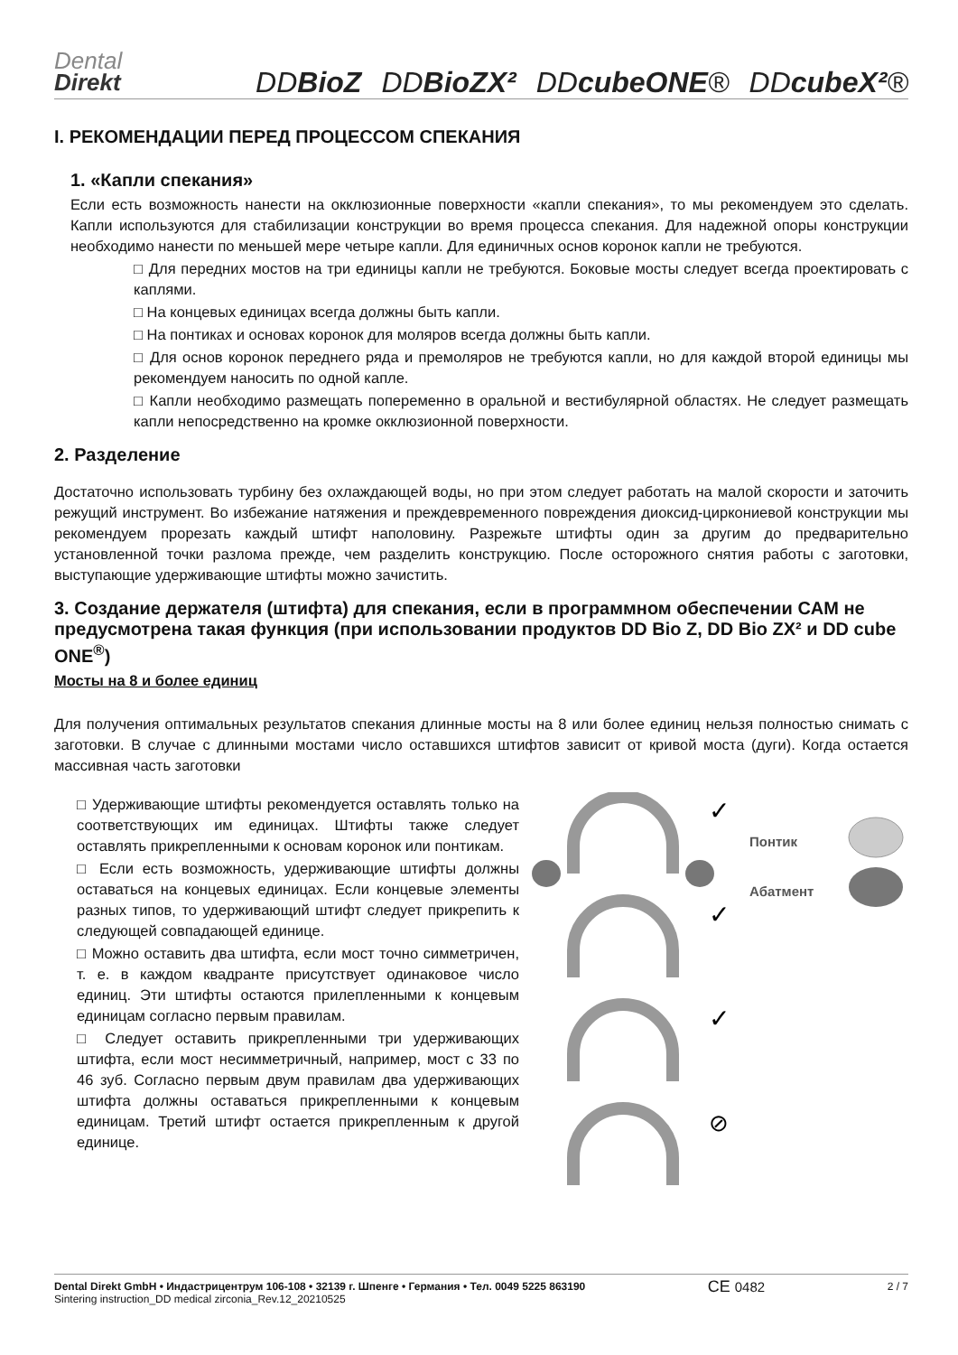Dental
Direkt
DDBioZ DDBioZX² DDcubeONE® DDcubeX²®
I. РЕКОМЕНДАЦИИ ПЕРЕД ПРОЦЕССОМ СПЕКАНИЯ
1. «Капли спекания»
Если есть возможность нанести на окклюзионные поверхности «капли спекания», то мы рекомендуем это сделать. Капли используются для стабилизации конструкции во время процесса спекания. Для надежной опоры конструкции необходимо нанести по меньшей мере четыре капли. Для единичных основ коронок капли не требуются.
□ Для передних мостов на три единицы капли не требуются. Боковые мосты следует всегда проектировать с каплями.
□ На концевых единицах всегда должны быть капли.
□ На понтиках и основах коронок для моляров всегда должны быть капли.
□ Для основ коронок переднего ряда и премоляров не требуются капли, но для каждой второй единицы мы рекомендуем наносить по одной капле.
□ Капли необходимо размещать попеременно в оральной и вестибулярной областях. Не следует размещать капли непосредственно на кромке окклюзионной поверхности.
2. Разделение
Достаточно использовать турбину без охлаждающей воды, но при этом следует работать на малой скорости и заточить режущий инструмент. Во избежание натяжения и преждевременного повреждения диоксид-циркониевой конструкции мы рекомендуем прорезать каждый штифт наполовину. Разрежьте штифты один за другим до предварительно установленной точки разлома прежде, чем разделить конструкцию. После осторожного снятия работы с заготовки, выступающие удерживающие штифты можно зачистить.
3. Создание держателя (штифта) для спекания, если в программном обеспечении CAM не предусмотрена такая функция (при использовании продуктов DD Bio Z, DD Bio ZX² и DD cube ONE<sup>®</sup>)
Мосты на 8 и более единиц
Для получения оптимальных результатов спекания длинные мосты на 8 или более единиц нельзя полностью снимать с заготовки. В случае с длинными мостами число оставшихся штифтов зависит от кривой моста (дуги). Когда остается массивная часть заготовки
□ Удерживающие штифты рекомендуется оставлять только на соответствующих им единицах. Штифты также следует оставлять прикрепленными к основам коронок или понтикам.
□ Если есть возможность, удерживающие штифты должны оставаться на концевых единицах. Если концевые элементы разных типов, то удерживающий штифт следует прикрепить к следующей совпадающей единице.
□ Можно оставить два штифта, если мост точно симметричен, т. е. в каждом квадранте присутствует одинаковое число единиц. Эти штифты остаются прилепленными к концевым единицам согласно первым правилам.
□ Следует оставить прикрепленными три удерживающих штифта, если мост несимметричный, например, мост с 33 по 46 зуб. Согласно первым двум правилам два удерживающих штифта должны оставаться прикрепленными к концевым единицам. Третий штифт остается прикрепленным к другой единице.
✓
✓
✓
⊘
Понтик
Абатмент
Dental Direkt GmbH • Индастрицентрум 106-108 • 32139 г. Шпенге • Германия • Тел. 0049 5225 863190
Sintering instruction_DD medical zirconia_Rev.12_20210525
CE 0482
2 / 7